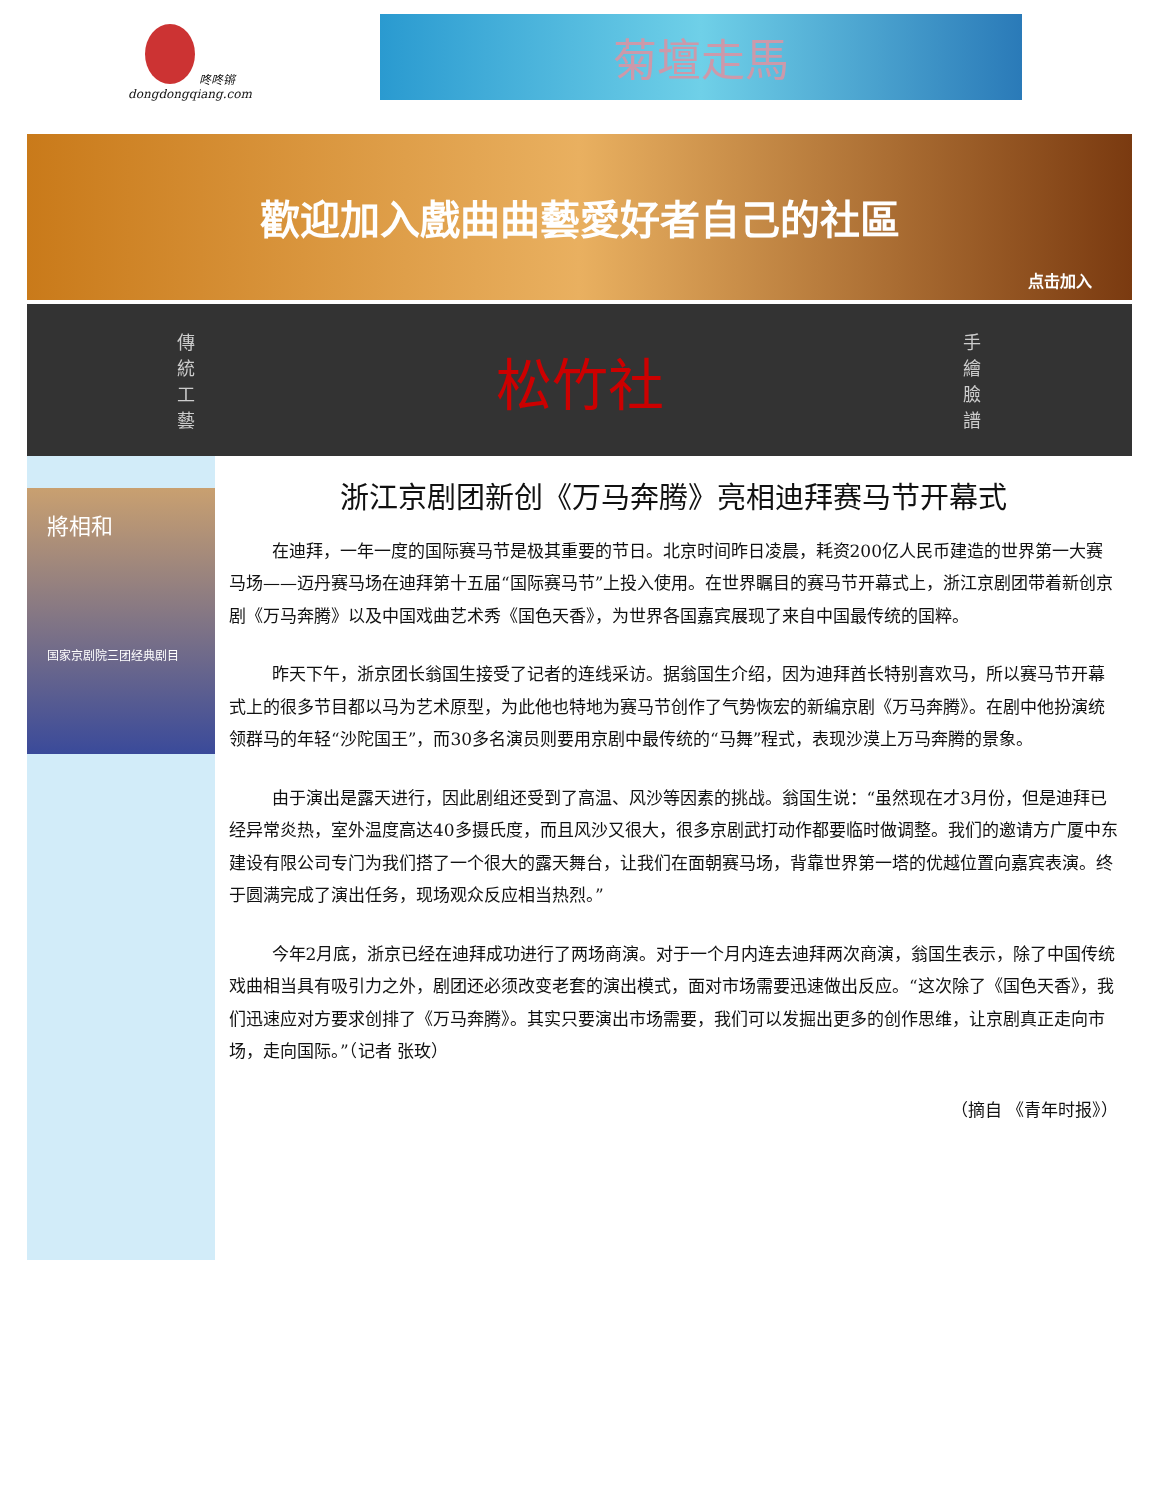咚咚锵
dongdongqiang.com
菊壇走馬
歡迎加入戲曲曲藝愛好者自己的社區
点击加入
傳統工藝 松竹社 手繪臉譜
將相和
国家京剧院三团经典剧目
浙江京剧团新创《万马奔腾》亮相迪拜赛马节开幕式
在迪拜，一年一度的国际赛马节是极其重要的节日。北京时间昨日凌晨，耗资200亿人民币建造的世界第一大赛马场——迈丹赛马场在迪拜第十五届“国际赛马节”上投入使用。在世界瞩目的赛马节开幕式上，浙江京剧团带着新创京剧《万马奔腾》以及中国戏曲艺术秀《国色天香》，为世界各国嘉宾展现了来自中国最传统的国粹。
昨天下午，浙京团长翁国生接受了记者的连线采访。据翁国生介绍，因为迪拜酋长特别喜欢马，所以赛马节开幕式上的很多节目都以马为艺术原型，为此他也特地为赛马节创作了气势恢宏的新编京剧《万马奔腾》。在剧中他扮演统领群马的年轻“沙陀国王”，而30多名演员则要用京剧中最传统的“马舞”程式，表现沙漠上万马奔腾的景象。
由于演出是露天进行，因此剧组还受到了高温、风沙等因素的挑战。翁国生说：“虽然现在才3月份，但是迪拜已经异常炎热，室外温度高达40多摄氏度，而且风沙又很大，很多京剧武打动作都要临时做调整。我们的邀请方广厦中东建设有限公司专门为我们搭了一个很大的露天舞台，让我们在面朝赛马场，背靠世界第一塔的优越位置向嘉宾表演。终于圆满完成了演出任务，现场观众反应相当热烈。”
今年2月底，浙京已经在迪拜成功进行了两场商演。对于一个月内连去迪拜两次商演，翁国生表示，除了中国传统戏曲相当具有吸引力之外，剧团还必须改变老套的演出模式，面对市场需要迅速做出反应。“这次除了《国色天香》，我们迅速应对方要求创排了《万马奔腾》。其实只要演出市场需要，我们可以发掘出更多的创作思维，让京剧真正走向市场，走向国际。”（记者 张玫）
（摘自 《青年时报》）